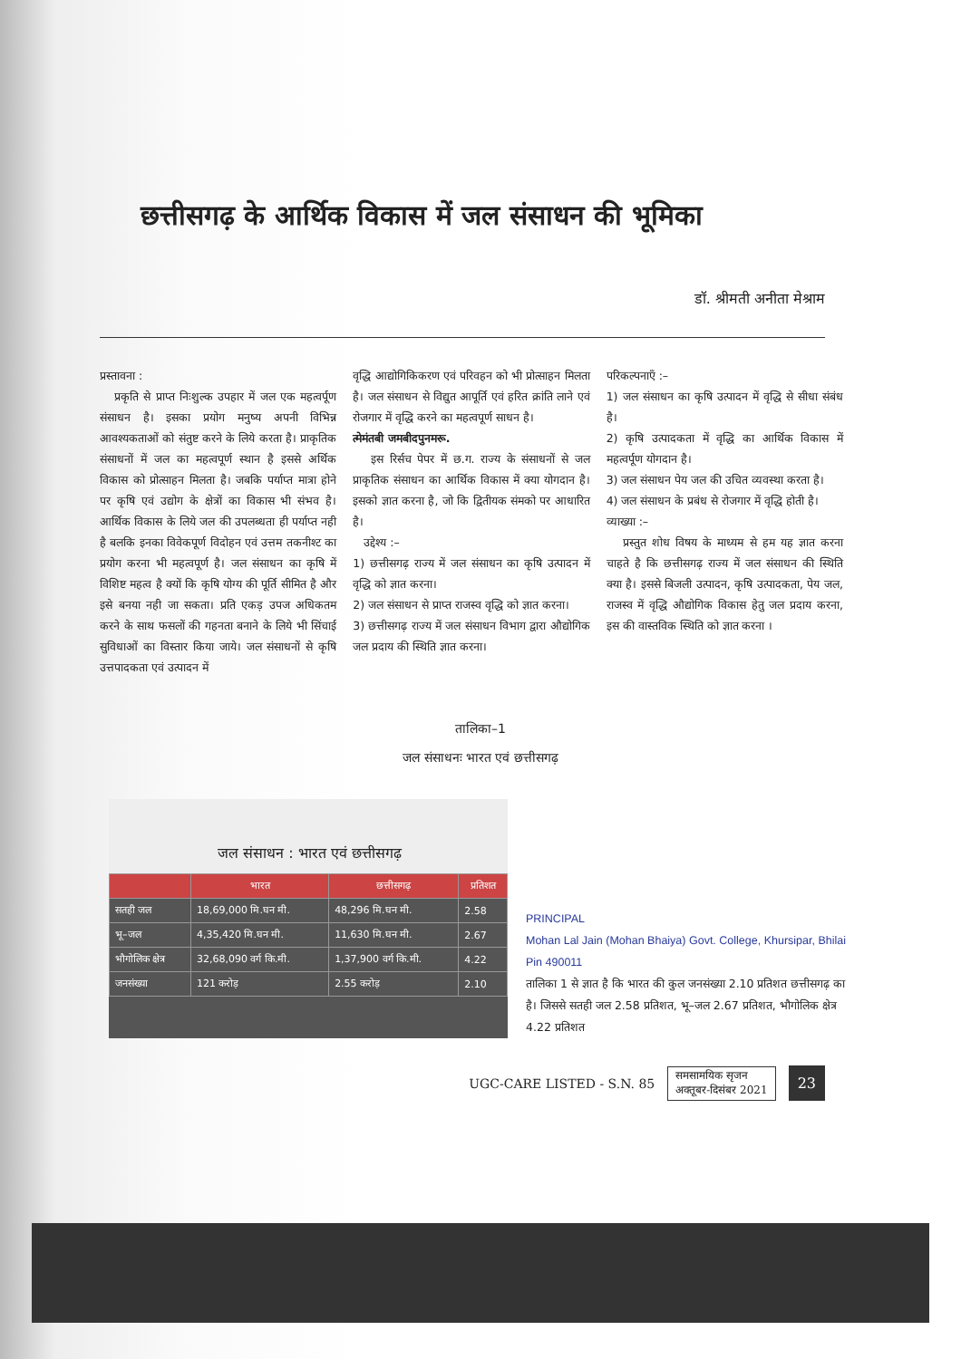छत्तीसगढ़ के आर्थिक विकास में जल संसाधन की भूमिका
डॉ. श्रीमती अनीता मेश्राम
प्रस्तावना :
प्रकृति से प्राप्त निःशुल्क उपहार में जल एक महत्वर्पूण संसाधन है। इसका प्रयोग मनुष्य अपनी विभिन्न आवश्यकताओं को संतुष्ट करने के लिये करता है। प्राकृतिक संसाधनों में जल का महत्वपूर्ण स्थान है इससे अर्थिक विकास को प्रोत्साहन मिलता है। जबकि पर्याप्त मात्रा होने पर कृषि एवं उद्योग के क्षेत्रों का विकास भी संभव है। आर्थिक विकास के लिये जल की उपलब्धता ही पर्याप्त नही है बलकि इनका विवेकपूर्ण विदोहन एवं उत्तम तकनीश्ट का प्रयोग करना भी महत्वपूर्ण है। जल संसाधन का कृषि में विशिष्ट महत्व है क्यों कि कृषि योग्य की पूर्ति सीमित है और इसे बनया नही जा सकता। प्रति एकड़ उपज अधिकतम करने के साथ फसलों की गहनता बनाने के लिये भी सिंचाई सुविधाओं का विस्तार किया जाये। जल संसाधनों से कृषि उत्तपादकता एवं उत्पादन में
वृद्धि आद्योगिकिकरण एवं परिवहन को भी प्रोत्साहन मिलता है। जल संसाधन से विद्युत आपूर्ति एवं हरित क्रांति लाने एवं रोजगार में वृद्धि करने का महत्वपूर्ण साधन है।
त्मेमंतबी जमबीदपुनमरू.
इस रिर्सच पेपर में छ.ग. राज्य के संसाधनों से जल प्राकृतिक संसाधन का आर्थिक विकास में क्या योगदान है। इसको ज्ञात करना है, जो कि द्वितीयक संमको पर आधारित है।
उद्देश्य :–
1) छत्तीसगढ़ राज्य में जल संसाधन का कृषि उत्पादन में वृद्धि को ज्ञात करना।
2) जल संसाधन से प्राप्त राजस्व वृद्धि को ज्ञात करना।
3) छत्तीसगढ़ राज्य में जल संसाधन विभाग द्वारा औद्योगिक जल प्रदाय की स्थिति ज्ञात करना।
परिकल्पनाएँ :–
1) जल संसाधन का कृषि उत्पादन में वृद्धि से सीधा संबंध है।
2) कृषि उत्पादकता में वृद्धि का आर्थिक विकास में महत्वर्पूण योगदान है।
3) जल संसाधन पेय जल की उचित व्यवस्था करता है।
4) जल संसाधन के प्रबंध से रोजगार में वृद्धि होती है।
व्याख्या :–
प्रस्तुत शोध विषय के माध्यम से हम यह ज्ञात करना चाहते है कि छत्तीसगढ़ राज्य में जल संसाधन की स्थिति क्या है। इससे बिजली उत्पादन, कृषि उत्पादकता, पेय जल, राजस्व में वृद्धि औद्योगिक विकास हेतु जल प्रदाय करना, इस की वास्तविक स्थिति को ज्ञात करना ।
तालिका–1
जल संसाधनः भारत एवं छत्तीसगढ़
जल संसाधन : भारत एवं छत्तीसगढ़
| | भारत | छत्तीसगढ़ | प्रतिशत |
| --- | --- | --- | --- |
| सतही जल | 18,69,000 मि.घन मी. | 48,296 मि.घन मी. | 2.58 |
| भू–जल | 4,35,420 मि.घन मी. | 11,630 मि.घन मी. | 2.67 |
| भौगोलिक क्षेत्र | 32,68,090 वर्ग कि.मी. | 1,37,900 वर्ग कि.मी. | 4.22 |
| जनसंख्या | 121 करोड़ | 2.55 करोड़ | 2.10 |
PRINCIPAL
Mohan Lal Jain (Mohan Bhaiya) Govt. College, Khursipar, Bhilai Pin 490011
तालिका 1 से ज्ञात है कि भारत की कुल जनसंख्या 2.10 प्रतिशत छत्तीसगढ़ का है। जिससे सतही जल 2.58 प्रतिशत, भू–जल 2.67 प्रतिशत, भौगोलिक क्षेत्र 4.22 प्रतिशत
UGC-CARE LISTED - S.N. 85 समसामयिक सृजन
अक्तूबर-दिसंबर 2021 23